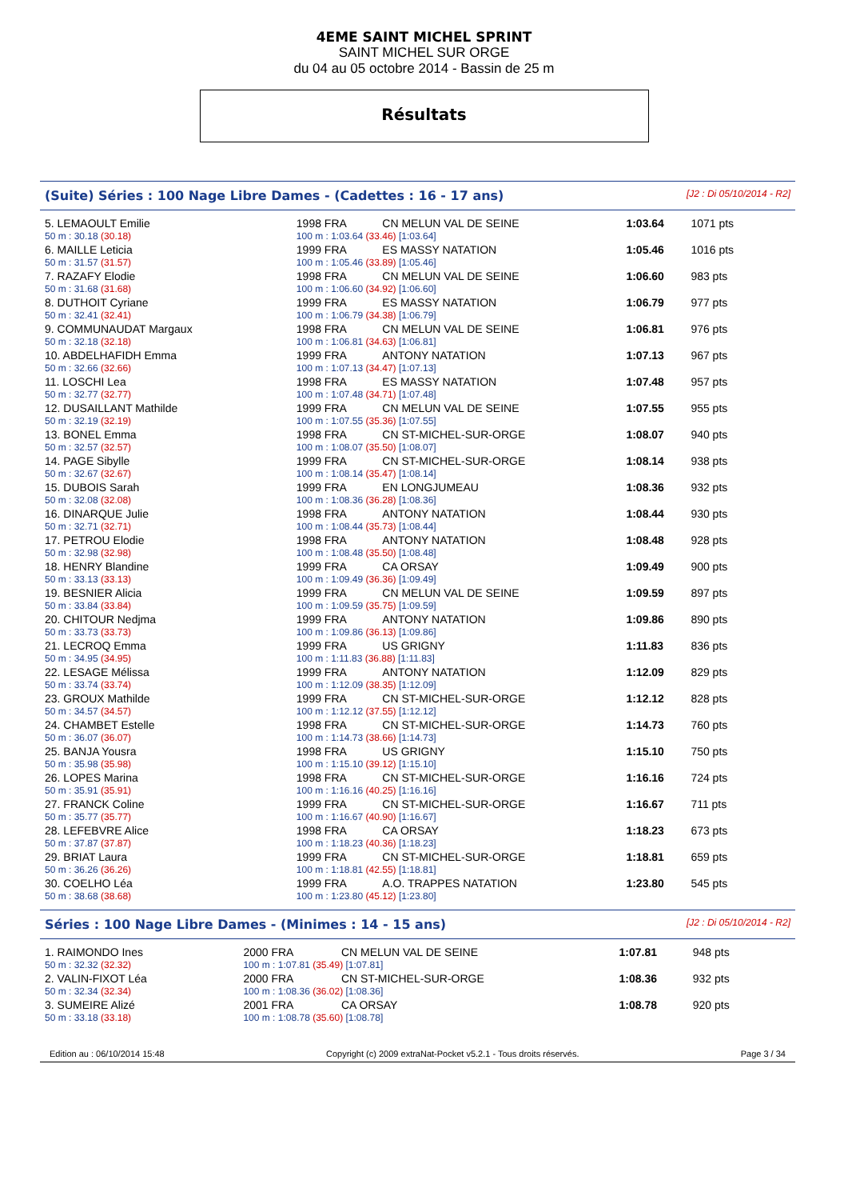4EME SAINT MICHEL SPRINT
SAINT MICHEL SUR ORGE
du 04 au 05 octobre 2014 - Bassin de 25 m
Résultats
(Suite) Séries : 100 Nage Libre Dames - (Cadettes : 16 - 17 ans) [J2 : Di 05/10/2014 - R2]
| 5. LEMAOULT Emilie | 1998 FRA | CN MELUN VAL DE SEINE | 1:03.64 | 1071 pts |
| 50 m : 30.18 (30.18) | 100 m : 1:03.64 (33.46) [1:03.64] | | | |
| 6. MAILLE Leticia | 1999 FRA | ES MASSY NATATION | 1:05.46 | 1016 pts |
| 50 m : 31.57 (31.57) | 100 m : 1:05.46 (33.89) [1:05.46] | | | |
| 7. RAZAFY Elodie | 1998 FRA | CN MELUN VAL DE SEINE | 1:06.60 | 983 pts |
| 50 m : 31.68 (31.68) | 100 m : 1:06.60 (34.92) [1:06.60] | | | |
| 8. DUTHOIT Cyriane | 1999 FRA | ES MASSY NATATION | 1:06.79 | 977 pts |
| 50 m : 32.41 (32.41) | 100 m : 1:06.79 (34.38) [1:06.79] | | | |
| 9. COMMUNAUDAT Margaux | 1998 FRA | CN MELUN VAL DE SEINE | 1:06.81 | 976 pts |
| 50 m : 32.18 (32.18) | 100 m : 1:06.81 (34.63) [1:06.81] | | | |
| 10. ABDELHAFIDH Emma | 1999 FRA | ANTONY NATATION | 1:07.13 | 967 pts |
| 50 m : 32.66 (32.66) | 100 m : 1:07.13 (34.47) [1:07.13] | | | |
| 11. LOSCHI Lea | 1998 FRA | ES MASSY NATATION | 1:07.48 | 957 pts |
| 50 m : 32.77 (32.77) | 100 m : 1:07.48 (34.71) [1:07.48] | | | |
| 12. DUSAILLANT Mathilde | 1999 FRA | CN MELUN VAL DE SEINE | 1:07.55 | 955 pts |
| 50 m : 32.19 (32.19) | 100 m : 1:07.55 (35.36) [1:07.55] | | | |
| 13. BONEL Emma | 1998 FRA | CN ST-MICHEL-SUR-ORGE | 1:08.07 | 940 pts |
| 50 m : 32.57 (32.57) | 100 m : 1:08.07 (35.50) [1:08.07] | | | |
| 14. PAGE Sibylle | 1999 FRA | CN ST-MICHEL-SUR-ORGE | 1:08.14 | 938 pts |
| 50 m : 32.67 (32.67) | 100 m : 1:08.14 (35.47) [1:08.14] | | | |
| 15. DUBOIS Sarah | 1999 FRA | EN LONGJUMEAU | 1:08.36 | 932 pts |
| 50 m : 32.08 (32.08) | 100 m : 1:08.36 (36.28) [1:08.36] | | | |
| 16. DINARQUE Julie | 1998 FRA | ANTONY NATATION | 1:08.44 | 930 pts |
| 50 m : 32.71 (32.71) | 100 m : 1:08.44 (35.73) [1:08.44] | | | |
| 17. PETROU Elodie | 1998 FRA | ANTONY NATATION | 1:08.48 | 928 pts |
| 50 m : 32.98 (32.98) | 100 m : 1:08.48 (35.50) [1:08.48] | | | |
| 18. HENRY Blandine | 1999 FRA | CA ORSAY | 1:09.49 | 900 pts |
| 50 m : 33.13 (33.13) | 100 m : 1:09.49 (36.36) [1:09.49] | | | |
| 19. BESNIER Alicia | 1999 FRA | CN MELUN VAL DE SEINE | 1:09.59 | 897 pts |
| 50 m : 33.84 (33.84) | 100 m : 1:09.59 (35.75) [1:09.59] | | | |
| 20. CHITOUR Nedjma | 1999 FRA | ANTONY NATATION | 1:09.86 | 890 pts |
| 50 m : 33.73 (33.73) | 100 m : 1:09.86 (36.13) [1:09.86] | | | |
| 21. LECROQ Emma | 1999 FRA | US GRIGNY | 1:11.83 | 836 pts |
| 50 m : 34.95 (34.95) | 100 m : 1:11.83 (36.88) [1:11.83] | | | |
| 22. LESAGE Mélissa | 1999 FRA | ANTONY NATATION | 1:12.09 | 829 pts |
| 50 m : 33.74 (33.74) | 100 m : 1:12.09 (38.35) [1:12.09] | | | |
| 23. GROUX Mathilde | 1999 FRA | CN ST-MICHEL-SUR-ORGE | 1:12.12 | 828 pts |
| 50 m : 34.57 (34.57) | 100 m : 1:12.12 (37.55) [1:12.12] | | | |
| 24. CHAMBET Estelle | 1998 FRA | CN ST-MICHEL-SUR-ORGE | 1:14.73 | 760 pts |
| 50 m : 36.07 (36.07) | 100 m : 1:14.73 (38.66) [1:14.73] | | | |
| 25. BANJA Yousra | 1998 FRA | US GRIGNY | 1:15.10 | 750 pts |
| 50 m : 35.98 (35.98) | 100 m : 1:15.10 (39.12) [1:15.10] | | | |
| 26. LOPES Marina | 1998 FRA | CN ST-MICHEL-SUR-ORGE | 1:16.16 | 724 pts |
| 50 m : 35.91 (35.91) | 100 m : 1:16.16 (40.25) [1:16.16] | | | |
| 27. FRANCK Coline | 1999 FRA | CN ST-MICHEL-SUR-ORGE | 1:16.67 | 711 pts |
| 50 m : 35.77 (35.77) | 100 m : 1:16.67 (40.90) [1:16.67] | | | |
| 28. LEFEBVRE Alice | 1998 FRA | CA ORSAY | 1:18.23 | 673 pts |
| 50 m : 37.87 (37.87) | 100 m : 1:18.23 (40.36) [1:18.23] | | | |
| 29. BRIAT Laura | 1999 FRA | CN ST-MICHEL-SUR-ORGE | 1:18.81 | 659 pts |
| 50 m : 36.26 (36.26) | 100 m : 1:18.81 (42.55) [1:18.81] | | | |
| 30. COELHO Léa | 1999 FRA | A.O. TRAPPES NATATION | 1:23.80 | 545 pts |
| 50 m : 38.68 (38.68) | 100 m : 1:23.80 (45.12) [1:23.80] | | | |
Séries : 100 Nage Libre Dames - (Minimes : 14 - 15 ans) [J2 : Di 05/10/2014 - R2]
| 1. RAIMONDO Ines | 2000 FRA | CN MELUN VAL DE SEINE | 1:07.81 | 948 pts |
| 50 m : 32.32 (32.32) | 100 m : 1:07.81 (35.49) [1:07.81] | | | |
| 2. VALIN-FIXOT Léa | 2000 FRA | CN ST-MICHEL-SUR-ORGE | 1:08.36 | 932 pts |
| 50 m : 32.34 (32.34) | 100 m : 1:08.36 (36.02) [1:08.36] | | | |
| 3. SUMEIRE Alizé | 2001 FRA | CA ORSAY | 1:08.78 | 920 pts |
| 50 m : 33.18 (33.18) | 100 m : 1:08.78 (35.60) [1:08.78] | | | |
Edition au : 06/10/2014 15:48 Copyright (c) 2009 extraNat-Pocket v5.2.1 - Tous droits réservés. Page 3 / 34